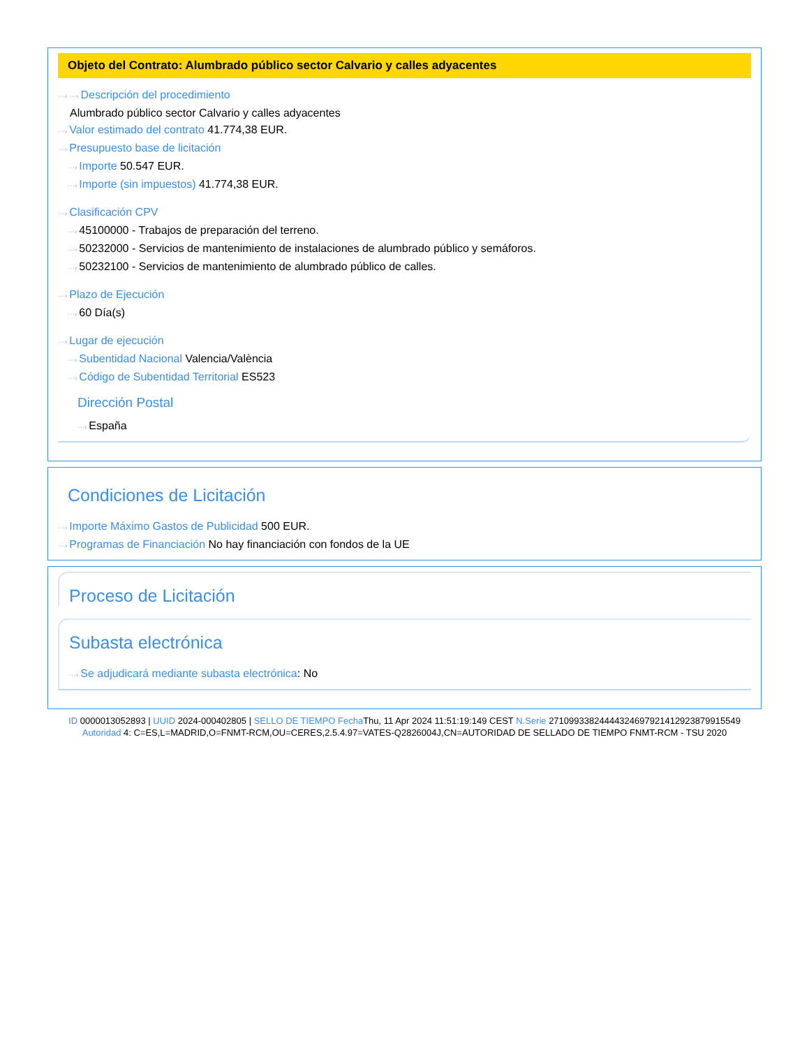Objeto del Contrato: Alumbrado público sector Calvario y calles adyacentes
···› ···› Descripción del procedimiento
Alumbrado público sector Calvario y calles adyacentes
···› Valor estimado del contrato 41.774,38 EUR.
···› Presupuesto base de licitación
···› Importe 50.547 EUR.
···› Importe (sin impuestos) 41.774,38 EUR.
···› Clasificación CPV
···› 45100000 - Trabajos de preparación del terreno.
···› 50232000 - Servicios de mantenimiento de instalaciones de alumbrado público y semáforos.
···› 50232100 - Servicios de mantenimiento de alumbrado público de calles.
···› Plazo de Ejecución
···› 60 Día(s)
···› Lugar de ejecución
···› Subentidad Nacional Valencia/València
···› Código de Subentidad Territorial ES523
Dirección Postal
···› España
Condiciones de Licitación
···› Importe Máximo Gastos de Publicidad 500 EUR.
···› Programas de Financiación No hay financiación con fondos de la UE
Proceso de Licitación
Subasta electrónica
···› Se adjudicará mediante subasta electrónica: No
ID 0000013052893 | UUID 2024-000402805 | SELLO DE TIEMPO Fecha Thu, 11 Apr 2024 11:51:19:149 CEST N.Serie 271099338244443246979214129238799155​49 Autoridad 4: C=ES,L=MADRID,O=FNMT-RCM,OU=CERES,2.5.4.97=VATES-Q2826004J,CN=AUTORIDAD DE SELLADO DE TIEMPO FNMT-RCM - TSU 2020